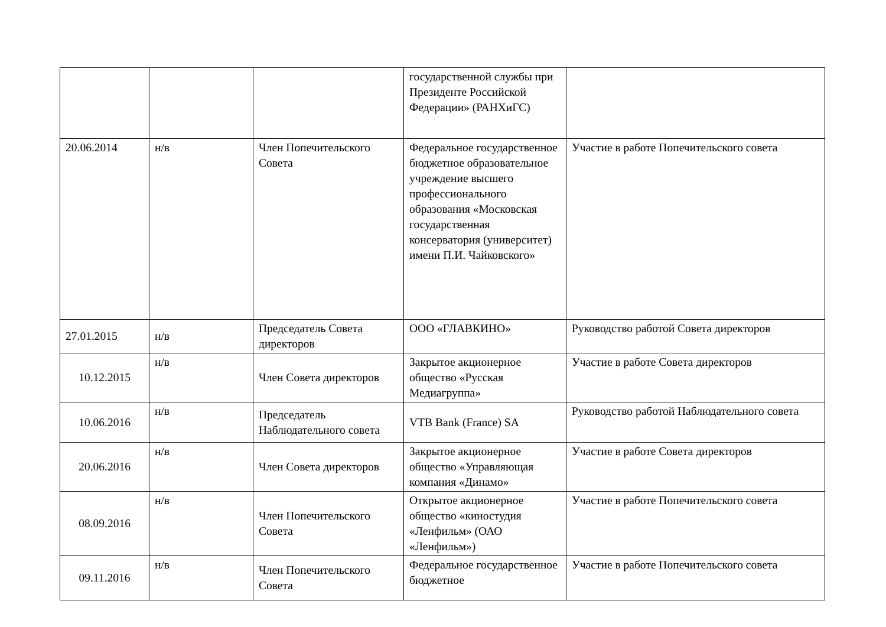| | | | государственной службы при Президенте Российской Федерации» (РАНХиГС) | |
| 20.06.2014 | н/в | Член Попечительского Совета | Федеральное государственное бюджетное образовательное учреждение высшего профессионального образования «Московская государственная консерватория (университет) имени П.И. Чайковского» | Участие в работе Попечительского совета |
| 27.01.2015 | н/в | Председатель Совета директоров | ООО «ГЛАВКИНО» | Руководство работой Совета директоров |
| 10.12.2015 | н/в | Член Совета директоров | Закрытое акционерное общество «Русская Медиагруппа» | Участие в работе Совета директоров |
| 10.06.2016 | н/в | Председатель Наблюдательного совета | VTB Bank (France) SA | Руководство работой Наблюдательного совета |
| 20.06.2016 | н/в | Член Совета директоров | Закрытое акционерное общество «Управляющая компания «Динамо» | Участие в работе Совета директоров |
| 08.09.2016 | н/в | Член Попечительского Совета | Открытое акционерное общество «киностудия «Ленфильм» (ОАО «Ленфильм») | Участие в работе Попечительского совета |
| 09.11.2016 | н/в | Член Попечительского Совета | Федеральное государственное бюджетное | Участие в работе Попечительского совета |